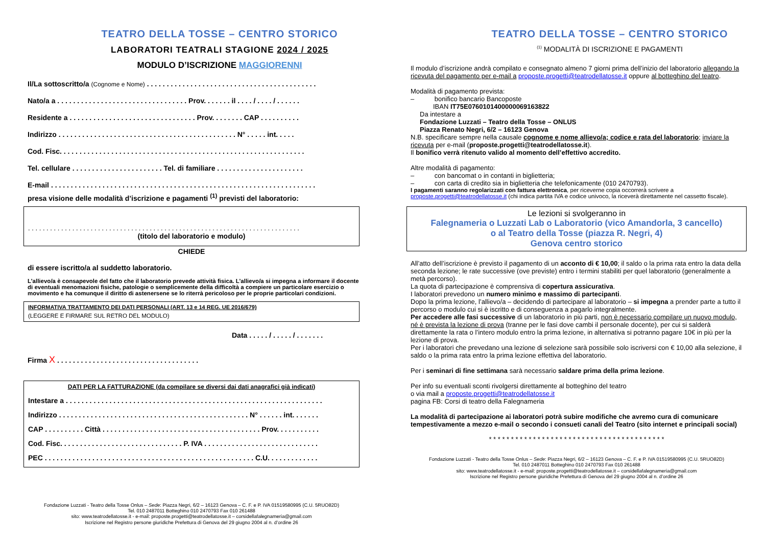TEATRO DELLA TOSSE – CENTRO STORICO
LABORATORI TEATRALI STAGIONE 2024 / 2025
MODULO D’ISCRIZIONE MAGGIORENNI
Il/La sottoscritto/a (Cognome e Nome) . . . . . . . . . . . . . . . . . . . . . . . . . . . . . . . . . . . . . . . . . . .
Nato/a a . . . . . . . . . . . . . . . . . . . . . . . . . . . . . . . . . Prov. . . . . . . il . . . . / . . . . / . . . . . .
Residente a . . . . . . . . . . . . . . . . . . . . . . . . . . . . . . . . Prov. . . . . . . . CAP . . . . . . . . . .
Indirizzo . . . . . . . . . . . . . . . . . . . . . . . . . . . . . . . . . . . . . . . . . . . . . N° . . . . . int. . . . .
Cod. Fisc. . . . . . . . . . . . . . . . . . . . . . . . . . . . . . . . . . . . . . . . . . . . . . . . . . . . . . . . . . . . . .
Tel. cellulare . . . . . . . . . . . . . . . . . . . . . . . Tel. di familiare . . . . . . . . . . . . . . . . . . . . . .
E-mail . . . . . . . . . . . . . . . . . . . . . . . . . . . . . . . . . . . . . . . . . . . . . . . . . . . . . . . . . . . . . . . . . . .
presa visione delle modalità d’iscrizione e pagamenti <sup>(1)</sup> previsti del laboratorio:
. . . . . . . . . . . . . . . . . . . . . . . . . . . . . . . . . . . . . . . . . . . . . . . . . . . . . . . . . . . . . . . . . . . . . . . . . .
(titolo del laboratorio e modulo)
CHIEDE
di essere iscritto/a al suddetto laboratorio.
L’allievo/a è consapevole del fatto che il laboratorio prevede attività fisica. L’allievo/a si impegna a informare il docente di eventuali menomazioni fisiche, patologie o semplicemente della difficoltà a compiere un particolare esercizio o movimento e ha comunque il diritto di astenersene se lo riterrà pericoloso per le proprie particolari condizioni.
INFORMATIVA TRATTAMENTO DEI DATI PERSONALI (ART. 13 e 14 REG. UE 2016/679)
(LEGGERE E FIRMARE SUL RETRO DEL MODULO)
Data . . . . . / . . . . . / . . . . . . .
Firma X . . . . . . . . . . . . . . . . . . . . . . . . . . . . . . . . . . . .
DATI PER LA FATTURAZIONE (da compilare se diversi dai dati anagrafici già indicati)
Intestare a . . . . . . . . . . . . . . . . . . . . . . . . . . . . . . . . . . . . . . . . . . . . . . . . . . . . . . . . . . . . . . . . .
Indirizzo . . . . . . . . . . . . . . . . . . . . . . . . . . . . . . . . . . . . . . . . . . . . . . . . N° . . . . . . int. . . . . . .
CAP . . . . . . . . . . Città . . . . . . . . . . . . . . . . . . . . . . . . . . . . . . . . . . . . . . . . Prov. . . . . . . . . . .
Cod. Fisc. . . . . . . . . . . . . . . . . . . . . . . . . . . . . . . P. IVA . . . . . . . . . . . . . . . . . . . . . . . . . . . . .
PEC . . . . . . . . . . . . . . . . . . . . . . . . . . . . . . . . . . . . . . . . . . . . . . . . . . . . . C.U. . . . . . . . . . . . .
Fondazione Luzzati - Teatro della Tosse Onlus – Sede: Piazza Negri, 6/2 – 16123 Genova – C. F. e P. IVA 01519580995 (C.U. 5RUO82D)
Tel. 010 2487011 Botteghino 010 2470793 Fax 010 261488
sito: www.teatrodellatosse.it - e-mail: proposte.progetti@teatrodellatosse.it – corsidellafalegnameria@gmail.com
Iscrizione nel Registro persone giuridiche Prefettura di Genova del 29 giugno 2004 al n. d’ordine 26
TEATRO DELLA TOSSE – CENTRO STORICO
<sup>(1)</sup> MODALITÀ DI ISCRIZIONE E PAGAMENTI
Il modulo d’iscrizione andrà compilato e consegnato almeno 7 giorni prima dell’inizio del laboratorio allegando la ricevuta del pagamento per e-mail a proposte.progetti@teatrodellatosse.it oppure al botteghino del teatro.
Modalità di pagamento prevista:
– bonifico bancario Bancoposte
IBAN IT75E0760101400000069163822
Da intestare a
Fondazione Luzzati – Teatro della Tosse – ONLUS
Piazza Renato Negri, 6/2 – 16123 Genova
N.B. specificare sempre nella causale cognome e nome allievo/a; codice e rata del laboratorio; inviare la ricevuta per e-mail (proposte.progetti@teatrodellatosse.it).
Il bonifico verrà ritenuto valido al momento dell’effettivo accredito.
Altre modalità di pagamento:
– con bancomat o in contanti in biglietteria;
– con carta di credito sia in biglietteria che telefonicamente (010 2470793).
I pagamenti saranno regolarizzati con fattura elettronica, per riceverne copia occorrerà scrivere a proposte.progetti@teatrodellatosse.it (chi indica partita IVA e codice univoco, la riceverà direttamente nel cassetto fiscale).
Le lezioni si svolgeranno in
Falegnameria o Luzzati Lab o Laboratorio (vico Amandorla, 3 cancello)
o al Teatro della Tosse (piazza R. Negri, 4)
Genova centro storico
All’atto dell’iscrizione è previsto il pagamento di un acconto di € 10,00; il saldo o la prima rata entro la data della seconda lezione; le rate successive (ove previste) entro i termini stabiliti per quel laboratorio (generalmente a metà percorso).
La quota di partecipazione è comprensiva di copertura assicurativa.
I laboratori prevedono un numero minimo e massimo di partecipanti.
Dopo la prima lezione, l’allievo/a – decidendo di partecipare al laboratorio – si impegna a prender parte a tutto il percorso o modulo cui si è iscritto e di conseguenza a pagarlo integralmente.
Per accedere alle fasi successive di un laboratorio in più parti, non è necessario compilare un nuovo modulo, né è prevista la lezione di prova (tranne per le fasi dove cambi il personale docente), per cui si salderà direttamente la rata o l’intero modulo entro la prima lezione, in alternativa si potranno pagare 10€ in più per la lezione di prova.
Per i laboratori che prevedano una lezione di selezione sarà possibile solo iscriversi con € 10,00 alla selezione, il saldo o la prima rata entro la prima lezione effettiva del laboratorio.
Per i seminari di fine settimana sarà necessario saldare prima della prima lezione.
Per info su eventuali sconti rivolgersi direttamente al botteghino del teatro
o via mail a proposte.progetti@teatrodellatosse.it
pagina FB: Corsi di teatro della Falegnameria
La modalità di partecipazione ai laboratori potrà subire modifiche che avremo cura di comunicare tempestivamente a mezzo e-mail o secondo i consueti canali del Teatro (sito internet e principali social)
* * * * * * * * * * * * * * * * * * * * * * * * * * * * * * * * * * * * * * * *
Fondazione Luzzati - Teatro della Tosse Onlus – Sede: Piazza Negri, 6/2 – 16123 Genova – C. F. e P. IVA 01519580995 (C.U. 5RUO82D)
Tel. 010 2487011 Botteghino 010 2470793 Fax 010 261488
sito: www.teatrodellatosse.it - e-mail: proposte.progetti@teatrodellatosse.it – corsidellafalegnameria@gmail.com
Iscrizione nel Registro persone giuridiche Prefettura di Genova del 29 giugno 2004 al n. d’ordine 26